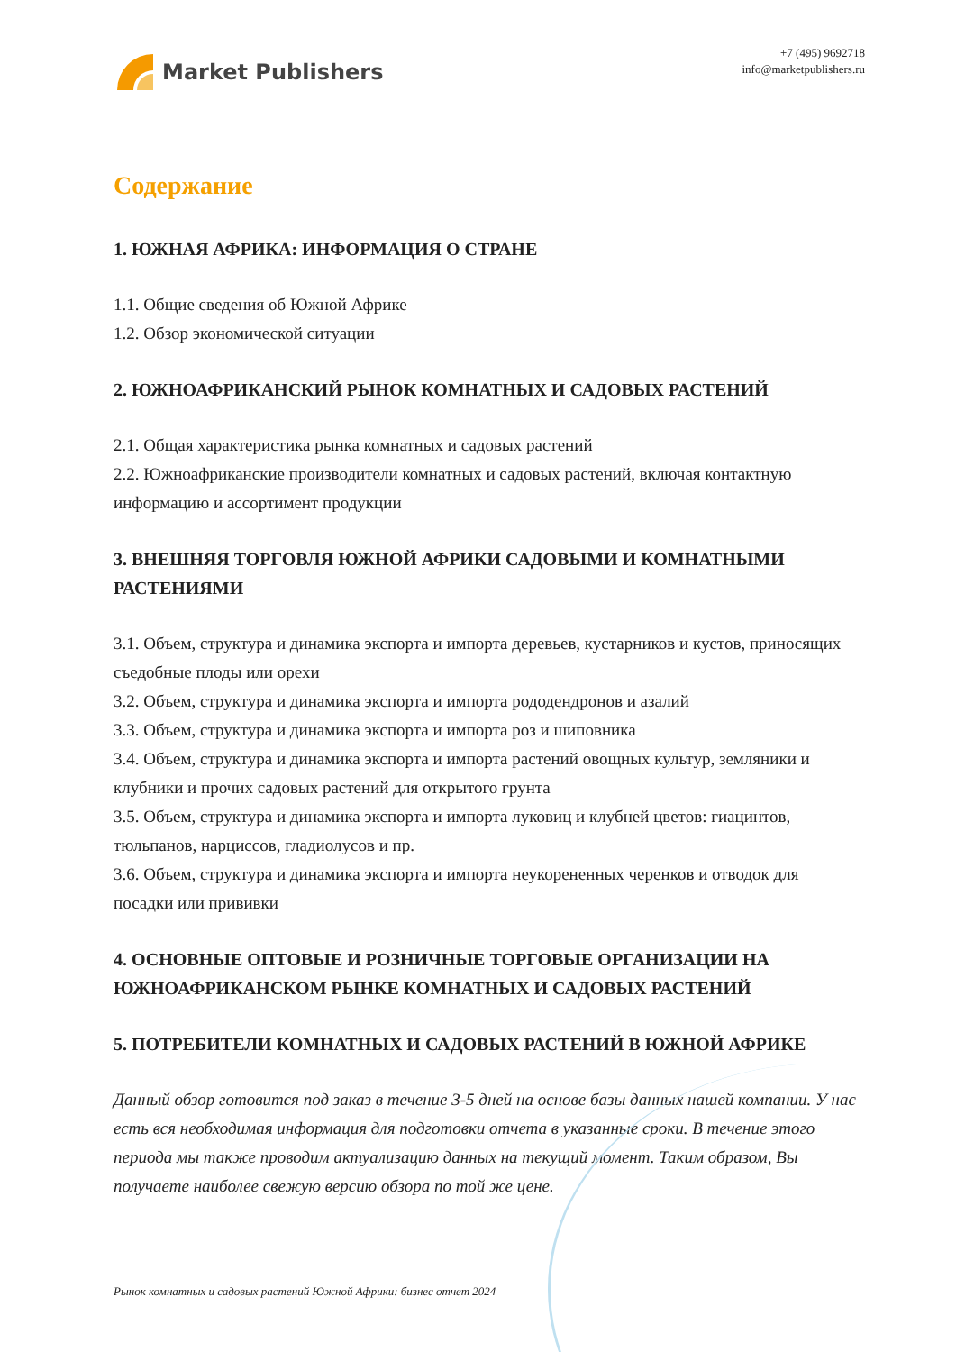Market Publishers
+7 (495) 9692718
info@marketpublishers.ru
Содержание
1. ЮЖНАЯ АФРИКА: ИНФОРМАЦИЯ О СТРАНЕ
1.1. Общие сведения об Южной Африке
1.2. Обзор экономической ситуации
2. ЮЖНОАФРИКАНСКИЙ РЫНОК КОМНАТНЫХ И САДОВЫХ РАСТЕНИЙ
2.1. Общая характеристика рынка комнатных и садовых растений
2.2. Южноафриканские производители комнатных и садовых растений, включая контактную информацию и ассортимент продукции
3. ВНЕШНЯЯ ТОРГОВЛЯ ЮЖНОЙ АФРИКИ САДОВЫМИ И КОМНАТНЫМИ РАСТЕНИЯМИ
3.1. Объем, структура и динамика экспорта и импорта деревьев, кустарников и кустов, приносящих съедобные плоды или орехи
3.2. Объем, структура и динамика экспорта и импорта рододендронов и азалий
3.3. Объем, структура и динамика экспорта и импорта роз и шиповника
3.4. Объем, структура и динамика экспорта и импорта растений овощных культур, земляники и клубники и прочих садовых растений для открытого грунта
3.5. Объем, структура и динамика экспорта и импорта луковиц и клубней цветов: гиацинтов, тюльпанов, нарциссов, гладиолусов и пр.
3.6. Объем, структура и динамика экспорта и импорта неукорененных черенков и отводок для посадки или прививки
4. ОСНОВНЫЕ ОПТОВЫЕ И РОЗНИЧНЫЕ ТОРГОВЫЕ ОРГАНИЗАЦИИ НА ЮЖНОАФРИКАНСКОМ РЫНКЕ КОМНАТНЫХ И САДОВЫХ РАСТЕНИЙ
5. ПОТРЕБИТЕЛИ КОМНАТНЫХ И САДОВЫХ РАСТЕНИЙ В ЮЖНОЙ АФРИКЕ
Данный обзор готовится под заказ в течение 3-5 дней на основе базы данных нашей компании. У нас есть вся необходимая информация для подготовки отчета в указанные сроки. В течение этого периода мы также проводим актуализацию данных на текущий момент. Таким образом, Вы получаете наиболее свежую версию обзора по той же цене.
Рынок комнатных и садовых растений Южной Африки: бизнес отчет 2024